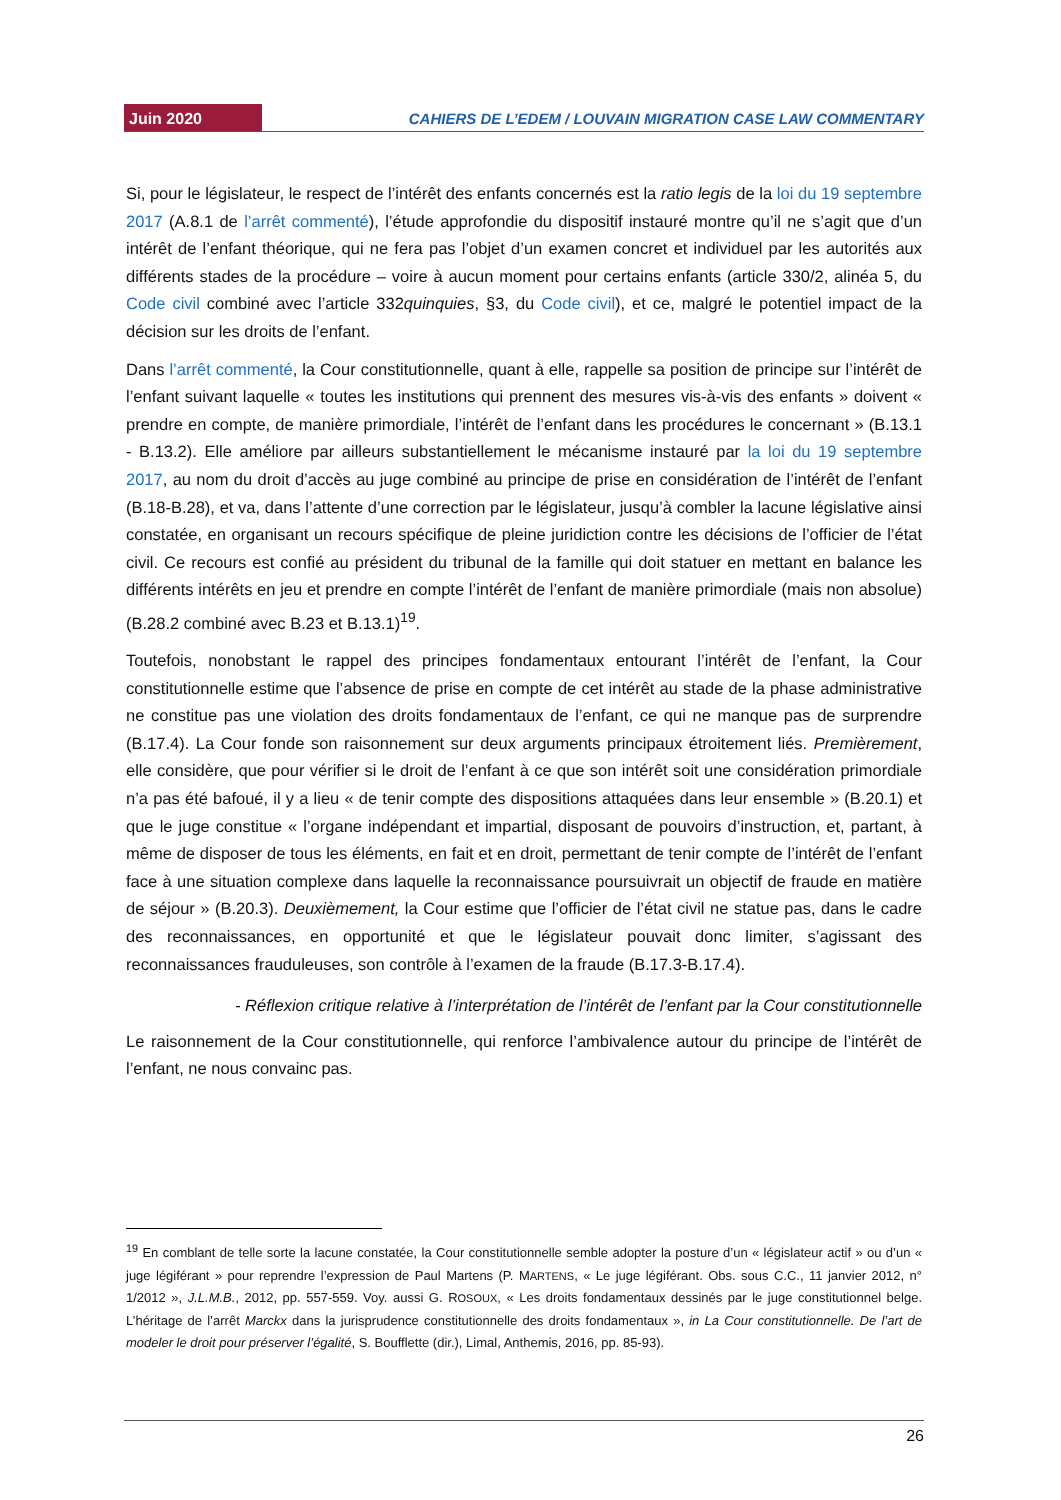Juin 2020 CAHIERS DE L’EDEM / LOUVAIN MIGRATION CASE LAW COMMENTARY
Si, pour le législateur, le respect de l’intérêt des enfants concernés est la ratio legis de la loi du 19 septembre 2017 (A.8.1 de l’arrêt commenté), l’étude approfondie du dispositif instauré montre qu’il ne s’agit que d’un intérêt de l’enfant théorique, qui ne fera pas l’objet d’un examen concret et individuel par les autorités aux différents stades de la procédure – voire à aucun moment pour certains enfants (article 330/2, alinéa 5, du Code civil combiné avec l’article 332quinquies, §3, du Code civil), et ce, malgré le potentiel impact de la décision sur les droits de l’enfant.
Dans l’arrêt commenté, la Cour constitutionnelle, quant à elle, rappelle sa position de principe sur l’intérêt de l’enfant suivant laquelle « toutes les institutions qui prennent des mesures vis-à-vis des enfants » doivent « prendre en compte, de manière primordiale, l’intérêt de l’enfant dans les procédures le concernant » (B.13.1 - B.13.2). Elle améliore par ailleurs substantiellement le mécanisme instauré par la loi du 19 septembre 2017, au nom du droit d’accès au juge combiné au principe de prise en considération de l’intérêt de l’enfant (B.18-B.28), et va, dans l’attente d’une correction par le législateur, jusqu’à combler la lacune législative ainsi constatée, en organisant un recours spécifique de pleine juridiction contre les décisions de l’officier de l’état civil. Ce recours est confié au président du tribunal de la famille qui doit statuer en mettant en balance les différents intérêts en jeu et prendre en compte l’intérêt de l’enfant de manière primordiale (mais non absolue) (B.28.2 combiné avec B.23 et B.13.1)<sup>19</sup>.
Toutefois, nonobstant le rappel des principes fondamentaux entourant l’intérêt de l’enfant, la Cour constitutionnelle estime que l’absence de prise en compte de cet intérêt au stade de la phase administrative ne constitue pas une violation des droits fondamentaux de l’enfant, ce qui ne manque pas de surprendre (B.17.4). La Cour fonde son raisonnement sur deux arguments principaux étroitement liés. Premièrement, elle considère, que pour vérifier si le droit de l’enfant à ce que son intérêt soit une considération primordiale n’a pas été bafoué, il y a lieu « de tenir compte des dispositions attaquées dans leur ensemble » (B.20.1) et que le juge constitue « l’organe indépendant et impartial, disposant de pouvoirs d’instruction, et, partant, à même de disposer de tous les éléments, en fait et en droit, permettant de tenir compte de l’intérêt de l’enfant face à une situation complexe dans laquelle la reconnaissance poursuivrait un objectif de fraude en matière de séjour » (B.20.3). Deuxièmement, la Cour estime que l’officier de l’état civil ne statue pas, dans le cadre des reconnaissances, en opportunité et que le législateur pouvait donc limiter, s’agissant des reconnaissances frauduleuses, son contrôle à l’examen de la fraude (B.17.3-B.17.4).
- Réflexion critique relative à l’interprétation de l’intérêt de l’enfant par la Cour constitutionnelle
Le raisonnement de la Cour constitutionnelle, qui renforce l’ambivalence autour du principe de l’intérêt de l’enfant, ne nous convainc pas.
<sup>19</sup> En comblant de telle sorte la lacune constatée, la Cour constitutionnelle semble adopter la posture d’un « législateur actif » ou d’un « juge légiférant » pour reprendre l’expression de Paul Martens (P. MARTENS, « Le juge légiférant. Obs. sous C.C., 11 janvier 2012, n° 1/2012 », J.L.M.B., 2012, pp. 557-559. Voy. aussi G. ROSOUX, « Les droits fondamentaux dessinés par le juge constitutionnel belge. L’héritage de l’arrêt Marckx dans la jurisprudence constitutionnelle des droits fondamentaux », in La Cour constitutionnelle. De l’art de modeler le droit pour préserver l’égalité, S. Boufflette (dir.), Limal, Anthemis, 2016, pp. 85-93).
26